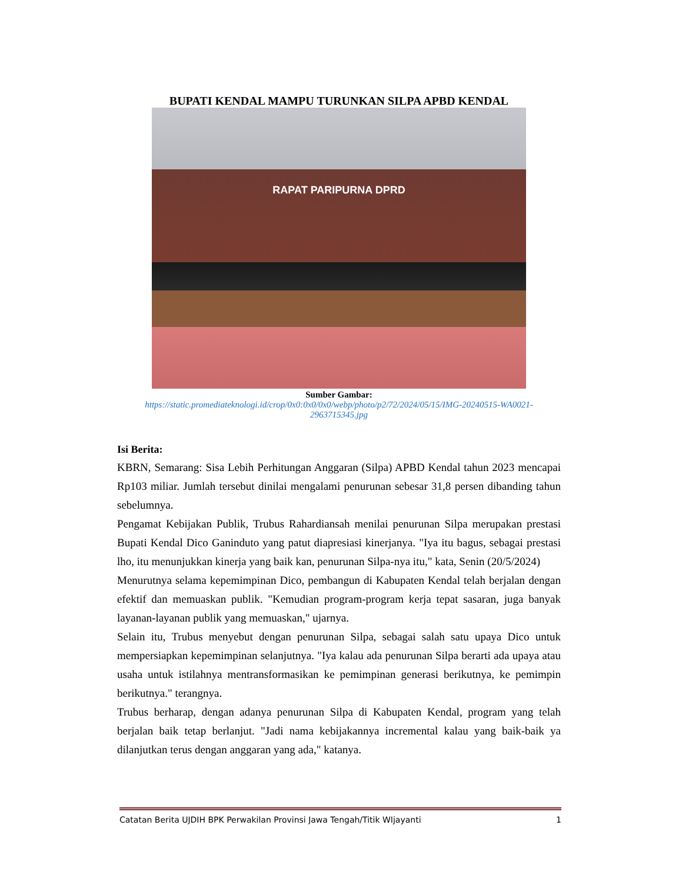BUPATI KENDAL MAMPU TURUNKAN SILPA APBD KENDAL
RAPAT PARIPURNA DPRD
Sumber Gambar:
https://static.promediateknologi.id/crop/0x0:0x0/0x0/webp/photo/p2/72/2024/05/15/IMG-20240515-WA0021-2963715345.jpg
Isi Berita:
KBRN, Semarang: Sisa Lebih Perhitungan Anggaran (Silpa) APBD Kendal tahun 2023 mencapai Rp103 miliar. Jumlah tersebut dinilai mengalami penurunan sebesar 31,8 persen dibanding tahun sebelumnya.
Pengamat Kebijakan Publik, Trubus Rahardiansah menilai penurunan Silpa merupakan prestasi Bupati Kendal Dico Ganinduto yang patut diapresiasi kinerjanya. "Iya itu bagus, sebagai prestasi lho, itu menunjukkan kinerja yang baik kan, penurunan Silpa-nya itu," kata, Senin (20/5/2024)
Menurutnya selama kepemimpinan Dico, pembangun di Kabupaten Kendal telah berjalan dengan efektif dan memuaskan publik. "Kemudian program-program kerja tepat sasaran, juga banyak layanan-layanan publik yang memuaskan," ujarnya.
Selain itu, Trubus menyebut dengan penurunan Silpa, sebagai salah satu upaya Dico untuk mempersiapkan kepemimpinan selanjutnya. "Iya kalau ada penurunan Silpa berarti ada upaya atau usaha untuk istilahnya mentransformasikan ke pemimpinan generasi berikutnya, ke pemimpin berikutnya." terangnya.
Trubus berharap, dengan adanya penurunan Silpa di Kabupaten Kendal, program yang telah berjalan baik tetap berlanjut. "Jadi nama kebijakannya incremental kalau yang baik-baik ya dilanjutkan terus dengan anggaran yang ada," katanya.
Catatan Berita UJDIH BPK Perwakilan Provinsi Jawa Tengah/Titik WIjayanti 1